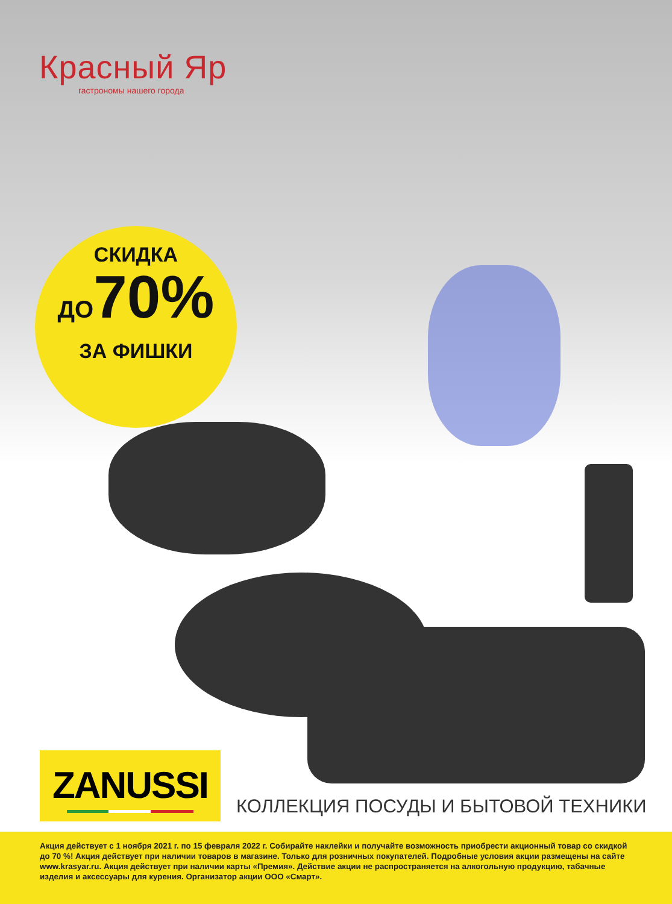Красный Яр
гастрономы нашего города
СКИДКА
ДО70%
ЗА ФИШКИ
ZANUSSI
КОЛЛЕКЦИЯ ПОСУДЫ И БЫТОВОЙ ТЕХНИКИ
Акция действует с 1 ноября 2021 г. по 15 февраля 2022 г. Собирайте наклейки и получайте возможность приобрести акционный товар со скидкой до 70 %! Акция действует при наличии товаров в магазине. Только для розничных покупателей. Подробные условия акции размещены на сайте www.krasyar.ru. Акция действует при наличии карты «Премия». Действие акции не распространяется на алкоголь­ную продукцию, табачные изделия и аксессуары для курения. Организатор акции ООО «Смарт».